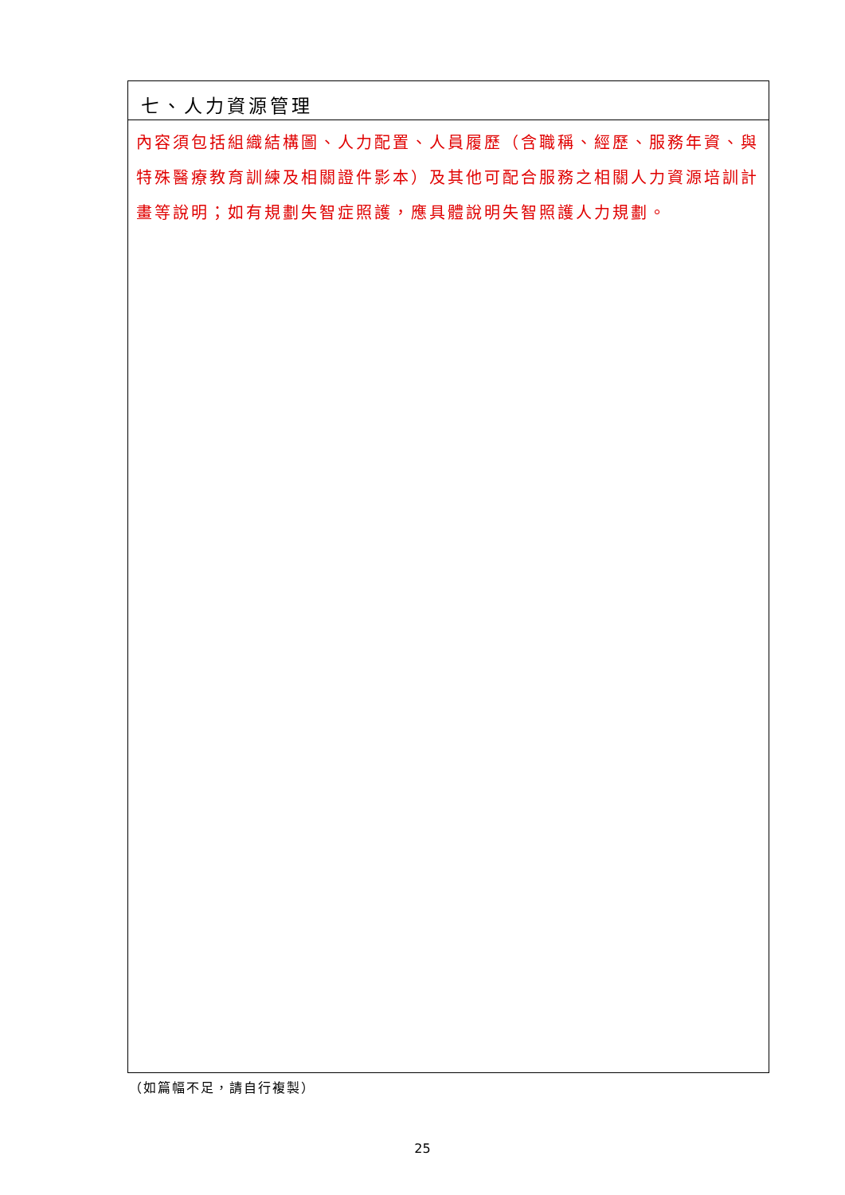七、人力資源管理
內容須包括組織結構圖、人力配置、人員履歷（含職稱、經歷、服務年資、與特殊醫療教育訓練及相關證件影本）及其他可配合服務之相關人力資源培訓計畫等說明；如有規劃失智症照護，應具體說明失智照護人力規劃。
（如篇幅不足，請自行複製）
25